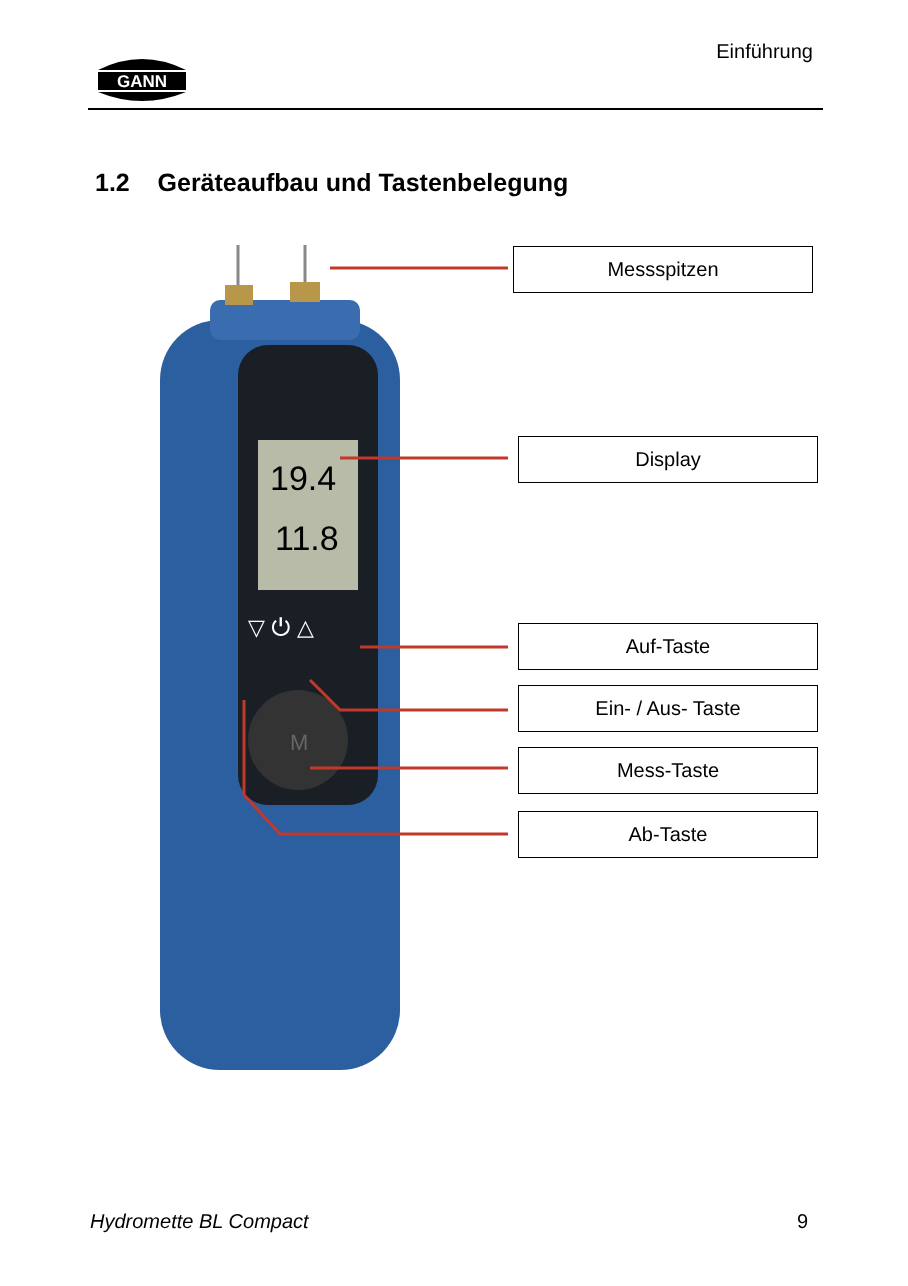GANN
Einführung
1.2 Geräteaufbau und Tastenbelegung
19.4
11.8
▽ ⏻ △
M
Messspitzen
Display
Auf-Taste
Ein- / Aus- Taste
Mess-Taste
Ab-Taste
Hydromette BL Compact 9